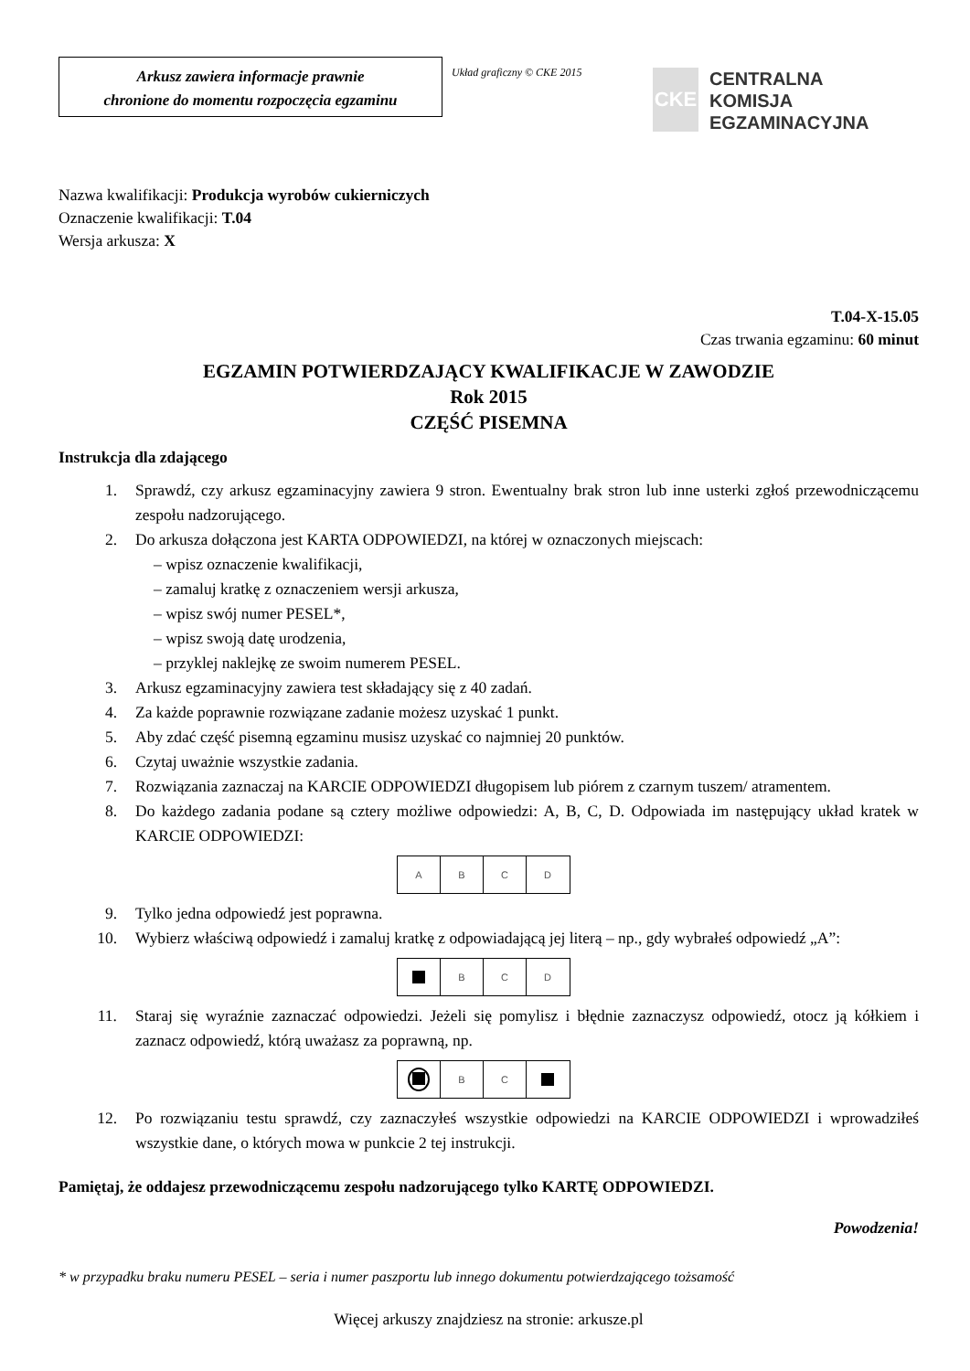Arkusz zawiera informacje prawnie
chronione do momentu rozpoczęcia egzaminu
Układ graficzny © CKE 2015
CKE
CENTRALNA
KOMISJA
EGZAMINACYJNA
Nazwa kwalifikacji: Produkcja wyrobów cukierniczych
Oznaczenie kwalifikacji: T.04
Wersja arkusza: X
T.04-X-15.05
Czas trwania egzaminu: 60 minut
EGZAMIN POTWIERDZAJĄCY KWALIFIKACJE W ZAWODZIE
Rok 2015
CZĘŚĆ PISEMNA
Instrukcja dla zdającego
1. Sprawdź, czy arkusz egzaminacyjny zawiera 9 stron. Ewentualny brak stron lub inne usterki zgłoś przewodniczącemu zespołu nadzorującego.
2. Do arkusza dołączona jest KARTA ODPOWIEDZI, na której w oznaczonych miejscach:
– wpisz oznaczenie kwalifikacji,
– zamaluj kratkę z oznaczeniem wersji arkusza,
– wpisz swój numer PESEL*,
– wpisz swoją datę urodzenia,
– przyklej naklejkę ze swoim numerem PESEL.
3. Arkusz egzaminacyjny zawiera test składający się z 40 zadań.
4. Za każde poprawnie rozwiązane zadanie możesz uzyskać 1 punkt.
5. Aby zdać część pisemną egzaminu musisz uzyskać co najmniej 20 punktów.
6. Czytaj uważnie wszystkie zadania.
7. Rozwiązania zaznaczaj na KARCIE ODPOWIEDZI długopisem lub piórem z czarnym tuszem/ atramentem.
8. Do każdego zadania podane są cztery możliwe odpowiedzi: A, B, C, D. Odpowiada im następujący układ kratek w KARCIE ODPOWIEDZI:
A B C D
9. Tylko jedna odpowiedź jest poprawna.
10. Wybierz właściwą odpowiedź i zamaluj kratkę z odpowiadającą jej literą – np., gdy wybrałeś odpowiedź „A”:
B C D
11. Staraj się wyraźnie zaznaczać odpowiedzi. Jeżeli się pomylisz i błędnie zaznaczysz odpowiedź, otocz ją kółkiem i zaznacz odpowiedź, którą uważasz za poprawną, np.
B C
12. Po rozwiązaniu testu sprawdź, czy zaznaczyłeś wszystkie odpowiedzi na KARCIE ODPOWIEDZI i wprowadziłeś wszystkie dane, o których mowa w punkcie 2 tej instrukcji.
Pamiętaj, że oddajesz przewodniczącemu zespołu nadzorującego tylko KARTĘ ODPOWIEDZI.
Powodzenia!
* w przypadku braku numeru PESEL – seria i numer paszportu lub innego dokumentu potwierdzającego tożsamość
Więcej arkuszy znajdziesz na stronie: arkusze.pl